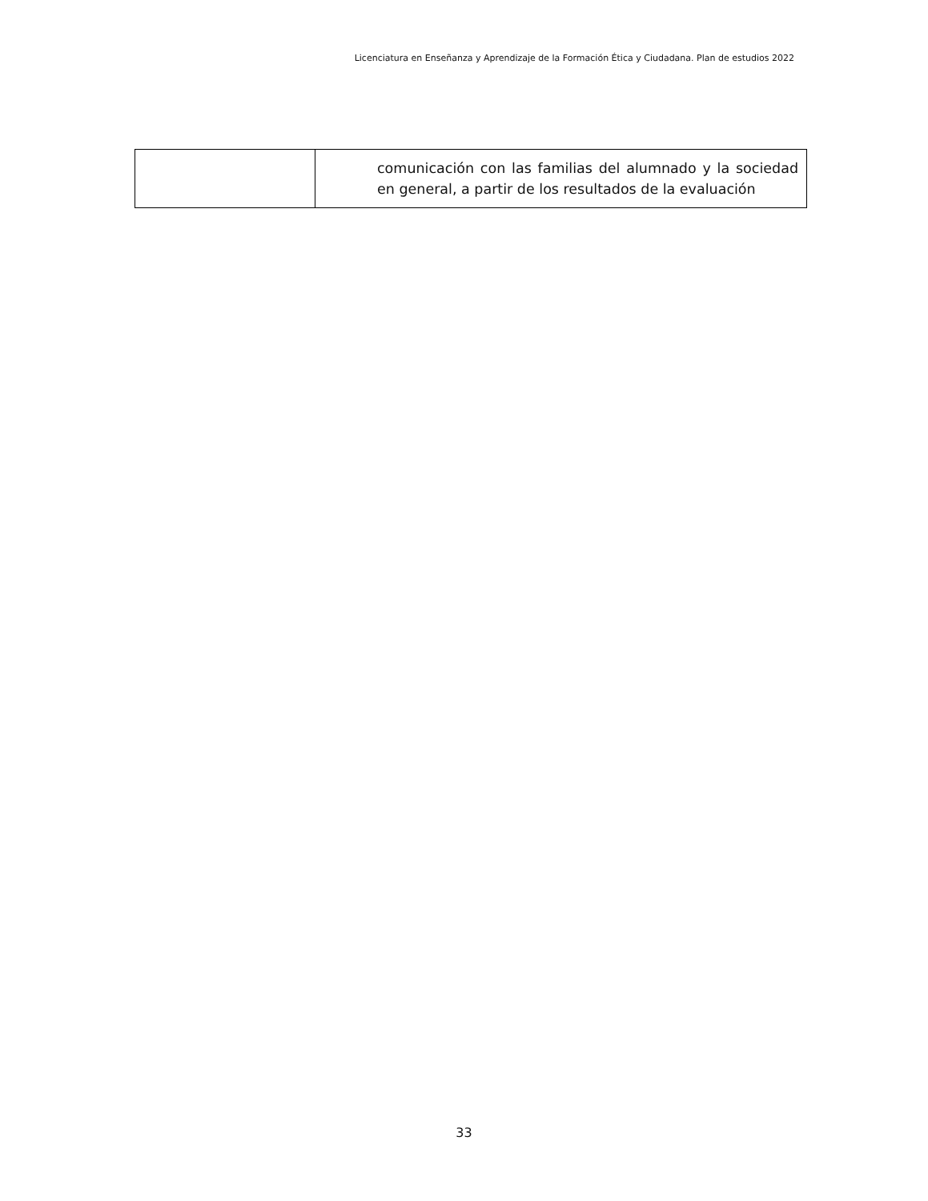Licenciatura en Enseñanza y Aprendizaje de la Formación Ética y Ciudadana. Plan de estudios 2022
| | comunicación con las familias del alumnado y la sociedad en general, a partir de los resultados de la evaluación |
33